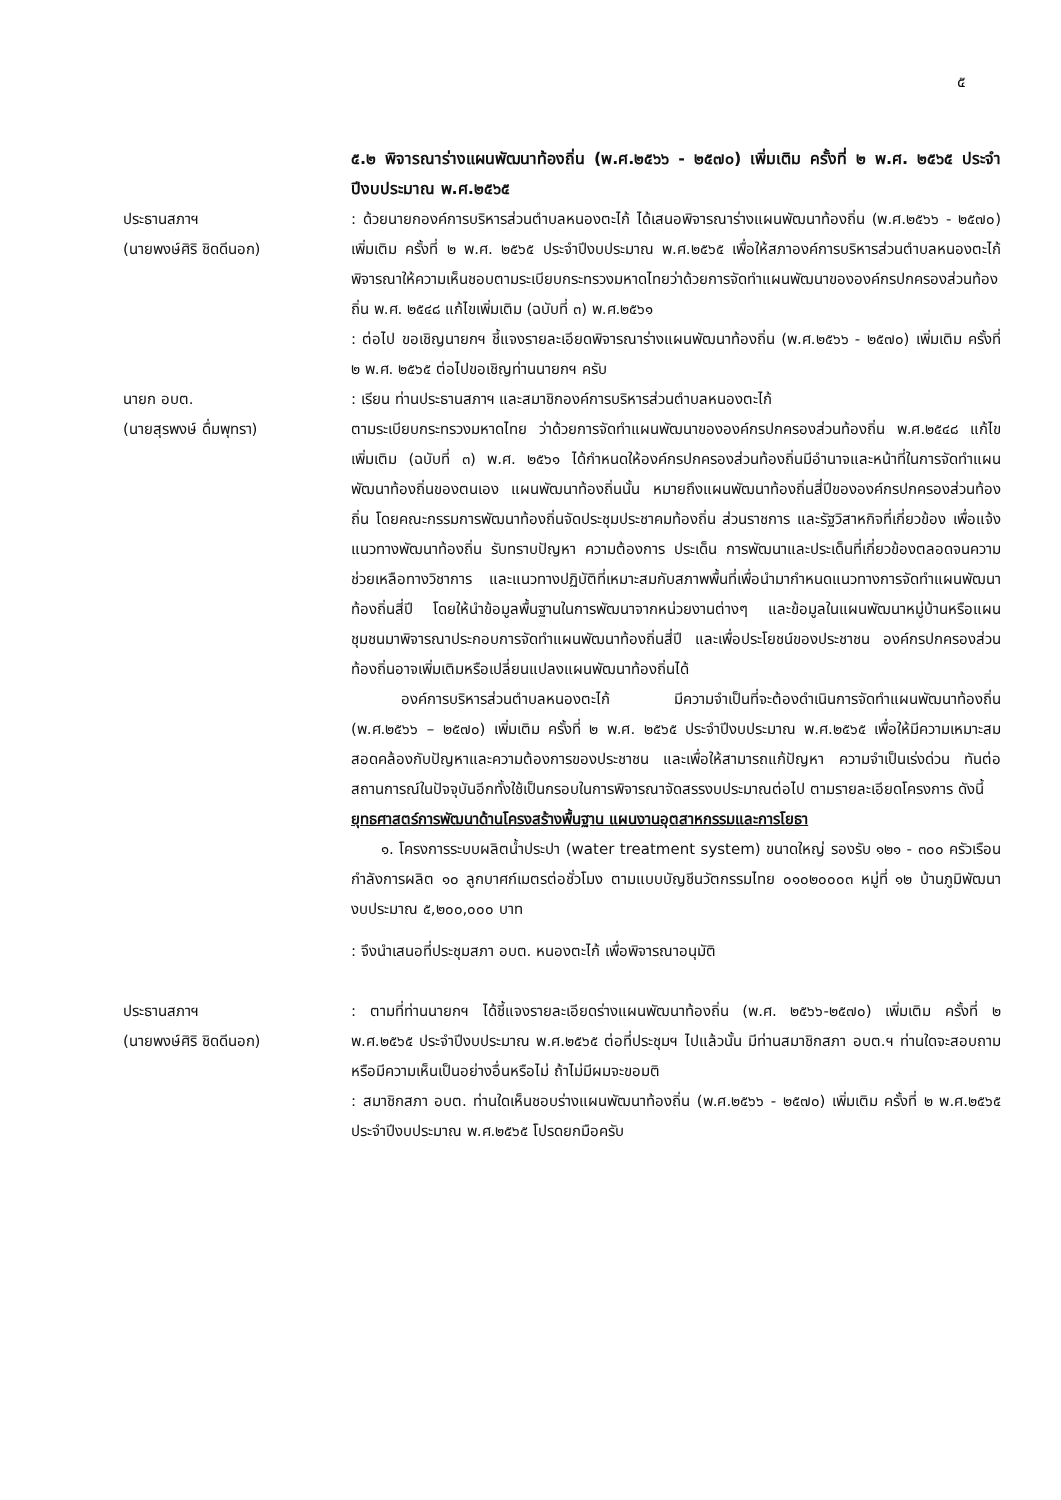๕
๕.๒ พิจารณาร่างแผนพัฒนาท้องถิ่น (พ.ศ.๒๕๖๖ - ๒๕๗๐) เพิ่มเติม ครั้งที่ ๒ พ.ศ. ๒๕๖๕ ประจำปีงบประมาณ พ.ศ.๒๕๖๕
ประธานสภาฯ
(นายพงษ์ศิริ ชิดดีนอก)
: ด้วยนายกองค์การบริหารส่วนตำบลหนองตะไก้ ได้เสนอพิจารณาร่างแผนพัฒนาท้องถิ่น (พ.ศ.๒๕๖๖ - ๒๕๗๐) เพิ่มเติม ครั้งที่ ๒ พ.ศ. ๒๕๖๕ ประจำปีงบประมาณ พ.ศ.๒๕๖๕ เพื่อให้สภาองค์การบริหารส่วนตำบลหนองตะไก้ พิจารณาให้ความเห็นชอบตามระเบียบกระทรวงมหาดไทยว่าด้วยการจัดทำแผนพัฒนาขององค์กรปกครองส่วนท้องถิ่น พ.ศ. ๒๕๔๘ แก้ไขเพิ่มเติม (ฉบับที่ ๓) พ.ศ.๒๕๖๑
: ต่อไป ขอเชิญนายกฯ ชี้แจงรายละเอียดพิจารณาร่างแผนพัฒนาท้องถิ่น (พ.ศ.๒๕๖๖ - ๒๕๗๐) เพิ่มเติม ครั้งที่ ๒ พ.ศ. ๒๕๖๕ ต่อไปขอเชิญท่านนายกฯ ครับ
นายก อบต.
(นายสุรพงษ์ ดื่มพุทรา)
: เรียน ท่านประธานสภาฯ และสมาชิกองค์การบริหารส่วนตำบลหนองตะไก้
ตามระเบียบกระทรวงมหาดไทย ว่าด้วยการจัดทำแผนพัฒนาขององค์กรปกครองส่วนท้องถิ่น พ.ศ.๒๕๔๘ แก้ไขเพิ่มเติม (ฉบับที่ ๓) พ.ศ. ๒๕๖๑ ได้กำหนดให้องค์กรปกครองส่วนท้องถิ่นมีอำนาจและหน้าที่ในการจัดทำแผนพัฒนาท้องถิ่นของตนเอง แผนพัฒนาท้องถิ่นนั้น หมายถึงแผนพัฒนาท้องถิ่นสี่ปีขององค์กรปกครองส่วนท้องถิ่น โดยคณะกรรมการพัฒนาท้องถิ่นจัดประชุมประชาคมท้องถิ่น ส่วนราชการ และรัฐวิสาหกิจที่เกี่ยวข้อง เพื่อแจ้งแนวทางพัฒนาท้องถิ่น รับทราบปัญหา ความต้องการ ประเด็น การพัฒนาและประเด็นที่เกี่ยวข้องตลอดจนความช่วยเหลือทางวิชาการ และแนวทางปฏิบัติที่เหมาะสมกับสภาพพื้นที่เพื่อนำมากำหนดแนวทางการจัดทำแผนพัฒนาท้องถิ่นสี่ปี โดยให้นำข้อมูลพื้นฐานในการพัฒนาจากหน่วยงานต่างๆ และข้อมูลในแผนพัฒนาหมู่บ้านหรือแผนชุมชนมาพิจารณาประกอบการจัดทำแผนพัฒนาท้องถิ่นสี่ปี และเพื่อประโยชน์ของประชาชน องค์กรปกครองส่วนท้องถิ่นอาจเพิ่มเติมหรือเปลี่ยนแปลงแผนพัฒนาท้องถิ่นได้
องค์การบริหารส่วนตำบลหนองตะไก้ มีความจำเป็นที่จะต้องดำเนินการจัดทำแผนพัฒนาท้องถิ่น (พ.ศ.๒๕๖๖ – ๒๕๗๐) เพิ่มเติม ครั้งที่ ๒ พ.ศ. ๒๕๖๕ ประจำปีงบประมาณ พ.ศ.๒๕๖๕ เพื่อให้มีความเหมาะสม สอดคล้องกับปัญหาและความต้องการของประชาชน และเพื่อให้สามารถแก้ปัญหา ความจำเป็นเร่งด่วน ทันต่อสถานการณ์ในปัจจุบันอีกทั้งใช้เป็นกรอบในการพิจารณาจัดสรรงบประมาณต่อไป ตามรายละเอียดโครงการ ดังนี้
ยุทธศาสตร์การพัฒนาด้านโครงสร้างพื้นฐาน แผนงานอุตสาหกรรมและการโยธา
๑. โครงการระบบผลิตน้ำประปา (water treatment system) ขนาดใหญ่ รองรับ ๑๒๑ - ๓๐๐ ครัวเรือน กำลังการผลิต ๑๐ ลูกบาศก์เมตรต่อชั่วโมง ตามแบบบัญชีนวัตกรรมไทย ๐๑๐๒๐๐๐๓ หมู่ที่ ๑๒ บ้านภูมิพัฒนา งบประมาณ ๕,๒๐๐,๐๐๐ บาท
: จึงนำเสนอที่ประชุมสภา อบต. หนองตะไก้ เพื่อพิจารณาอนุมัติ
ประธานสภาฯ
(นายพงษ์ศิริ ชิดดีนอก)
: ตามที่ท่านนายกฯ ได้ชี้แจงรายละเอียดร่างแผนพัฒนาท้องถิ่น (พ.ศ. ๒๕๖๖-๒๕๗๐) เพิ่มเติม ครั้งที่ ๒ พ.ศ.๒๕๖๕ ประจำปีงบประมาณ พ.ศ.๒๕๖๕ ต่อที่ประชุมฯ ไปแล้วนั้น มีท่านสมาชิกสภา อบต.ฯ ท่านใดจะสอบถามหรือมีความเห็นเป็นอย่างอื่นหรือไม่ ถ้าไม่มีผมจะขอมติ
: สมาชิกสภา อบต. ท่านใดเห็นชอบร่างแผนพัฒนาท้องถิ่น (พ.ศ.๒๕๖๖ - ๒๕๗๐) เพิ่มเติม ครั้งที่ ๒ พ.ศ.๒๕๖๕ ประจำปีงบประมาณ พ.ศ.๒๕๖๕ โปรดยกมือครับ